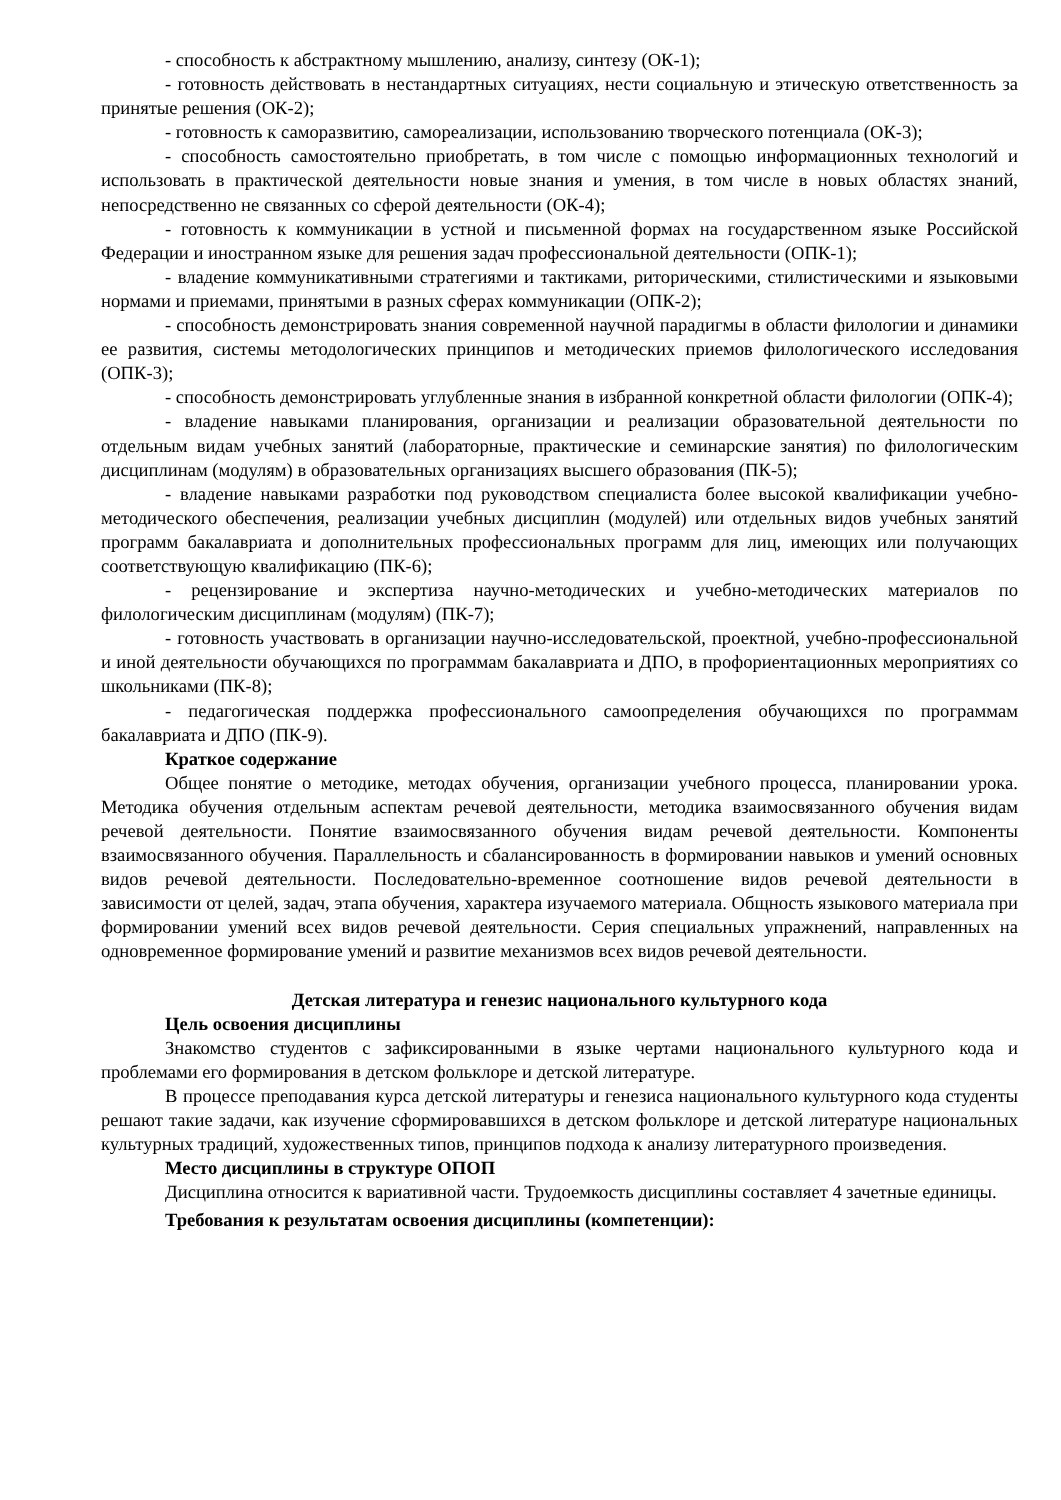- способность к абстрактному мышлению, анализу, синтезу (ОК-1);
- готовность действовать в нестандартных ситуациях, нести социальную и этическую ответственность за принятые решения (ОК-2);
- готовность к саморазвитию, самореализации, использованию творческого потенциала (ОК-3);
- способность самостоятельно приобретать, в том числе с помощью информационных технологий и использовать в практической деятельности новые знания и умения, в том числе в новых областях знаний, непосредственно не связанных со сферой деятельности (ОК-4);
- готовность к коммуникации в устной и письменной формах на государственном языке Российской Федерации и иностранном языке для решения задач профессиональной деятельности (ОПК-1);
- владение коммуникативными стратегиями и тактиками, риторическими, стилистическими и языковыми нормами и приемами, принятыми в разных сферах коммуникации (ОПК-2);
- способность демонстрировать знания современной научной парадигмы в области филологии и динамики ее развития, системы методологических принципов и методических приемов филологического исследования (ОПК-3);
- способность демонстрировать углубленные знания в избранной конкретной области филологии (ОПК-4);
- владение навыками планирования, организации и реализации образовательной деятельности по отдельным видам учебных занятий (лабораторные, практические и семинарские занятия) по филологическим дисциплинам (модулям) в образовательных организациях высшего образования (ПК-5);
- владение навыками разработки под руководством специалиста более высокой квалификации учебно-методического обеспечения, реализации учебных дисциплин (модулей) или отдельных видов учебных занятий программ бакалавриата и дополнительных профессиональных программ для лиц, имеющих или получающих соответствующую квалификацию (ПК-6);
- рецензирование и экспертиза научно-методических и учебно-методических материалов по филологическим дисциплинам (модулям) (ПК-7);
- готовность участвовать в организации научно-исследовательской, проектной, учебно-профессиональной и иной деятельности обучающихся по программам бакалавриата и ДПО, в профориентационных мероприятиях со школьниками (ПК-8);
- педагогическая поддержка профессионального самоопределения обучающихся по программам бакалавриата и ДПО (ПК-9).
Краткое содержание
Общее понятие о методике, методах обучения, организации учебного процесса, планировании урока. Методика обучения отдельным аспектам речевой деятельности, методика взаимосвязанного обучения видам речевой деятельности. Понятие взаимосвязанного обучения видам речевой деятельности. Компоненты взаимосвязанного обучения. Параллельность и сбалансированность в формировании навыков и умений основных видов речевой деятельности. Последовательно-временное соотношение видов речевой деятельности в зависимости от целей, задач, этапа обучения, характера изучаемого материала. Общность языкового материала при формировании умений всех видов речевой деятельности. Серия специальных упражнений, направленных на одновременное формирование умений и развитие механизмов всех видов речевой деятельности.
Детская литература и генезис национального культурного кода
Цель освоения дисциплины
Знакомство студентов с зафиксированными в языке чертами национального культурного кода и проблемами его формирования в детском фольклоре и детской литературе.
В процессе преподавания курса детской литературы и генезиса национального культурного кода студенты решают такие задачи, как изучение сформировавшихся в детском фольклоре и детской литературе национальных культурных традиций, художественных типов, принципов подхода к анализу литературного произведения.
Место дисциплины в структуре ОПОП
Дисциплина относится к вариативной части. Трудоемкость дисциплины составляет 4 зачетные единицы.
Требования к результатам освоения дисциплины (компетенции):